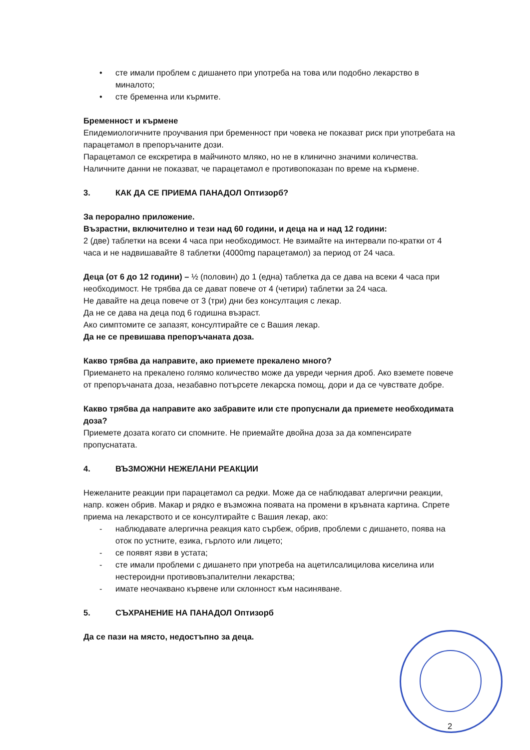• сте имали проблем с дишането при употреба на това или подобно лекарство в миналото;
• сте бременна или кърмите.
Бременност и кърмене
Епидемиологичните проучвания при бременност при човека не показват риск при употребата на парацетамол в препоръчаните дози.
Парацетамол се екскретира в майчиното мляко, но не в клинично значими количества. Наличните данни не показват, че парацетамол е противопоказан по време на кърмене.
3. КАК ДА СЕ ПРИЕМА ПАНАДОЛ Оптизорб?
За перорално приложение.
Възрастни, включително и тези над 60 години, и деца на и над 12 години:
2 (две) таблетки на всеки 4 часа при необходимост. Не взимайте на интервали по-кратки от 4 часа и не надвишавайте 8 таблетки (4000mg парацетамол) за период от 24 часа.
Деца (от 6 до 12 години) – ½ (половин) до 1 (една) таблетка да се дава на всеки 4 часа при необходимост. Не трябва да се дават повече от 4 (четири) таблетки за 24 часа.
Не давайте на деца повече от 3 (три) дни без консултация с лекар.
Да не се дава на деца под 6 годишна възраст.
Ако симптомите се запазят, консултирайте се с Вашия лекар.
Да не се превишава препоръчаната доза.
Какво трябва да направите, ако приемете прекалено много?
Приемането на прекалено голямо количество може да увреди черния дроб. Ако вземете повече от препоръчаната доза, незабавно потърсете лекарска помощ, дори и да се чувствате добре.
Какво трябва да направите ако забравите или сте пропуснали да приемете необходимата доза?
Приемете дозата когато си спомните. Не приемайте двойна доза за да компенсирате пропуснатата.
4. ВЪЗМОЖНИ НЕЖЕЛАНИ РЕАКЦИИ
Нежеланите реакции при парацетамол са редки. Може да се наблюдават алергични реакции, напр. кожен обрив. Макар и рядко е възможна появата на промени в кръвната картина. Спрете приема на лекарството и се консултирайте с Вашия лекар, ако:
- наблюдавате алергична реакция като сърбеж, обрив, проблеми с дишането, поява на оток по устните, езика, гърлото или лицето;
- се появят язви в устата;
- сте имали проблеми с дишането при употреба на ацетилсалицилова киселина или нестероидни противовъзпалителни лекарства;
- имате неочаквано кървене или склонност към насиняване.
5. СЪХРАНЕНИЕ НА ПАНАДОЛ Оптизорб
Да се пази на място, недостъпно за деца.
2